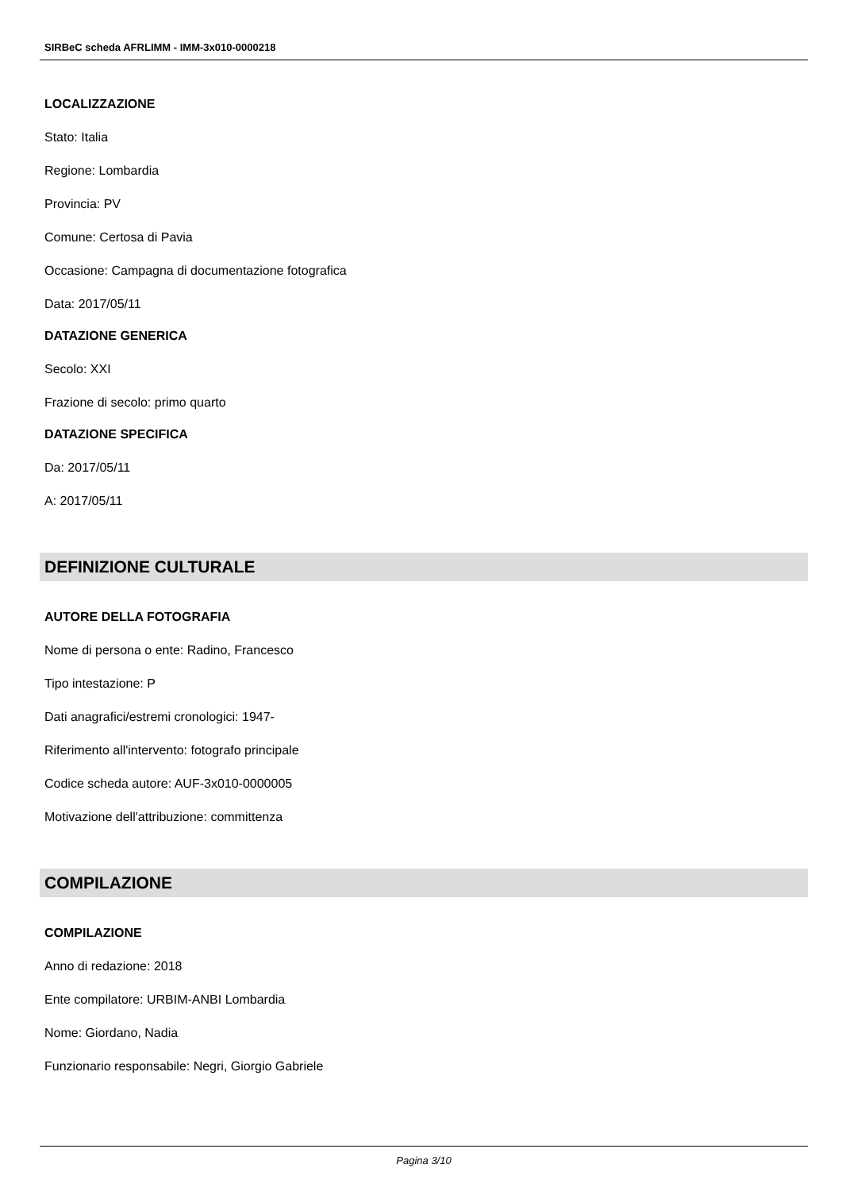SIRBeC scheda AFRLIMM - IMM-3x010-0000218
LOCALIZZAZIONE
Stato: Italia
Regione: Lombardia
Provincia: PV
Comune: Certosa di Pavia
Occasione: Campagna di documentazione fotografica
Data: 2017/05/11
DATAZIONE GENERICA
Secolo: XXI
Frazione di secolo: primo quarto
DATAZIONE SPECIFICA
Da: 2017/05/11
A: 2017/05/11
DEFINIZIONE CULTURALE
AUTORE DELLA FOTOGRAFIA
Nome di persona o ente: Radino, Francesco
Tipo intestazione: P
Dati anagrafici/estremi cronologici: 1947-
Riferimento all'intervento: fotografo principale
Codice scheda autore: AUF-3x010-0000005
Motivazione dell'attribuzione: committenza
COMPILAZIONE
COMPILAZIONE
Anno di redazione: 2018
Ente compilatore: URBIM-ANBI Lombardia
Nome: Giordano, Nadia
Funzionario responsabile: Negri, Giorgio Gabriele
Pagina 3/10